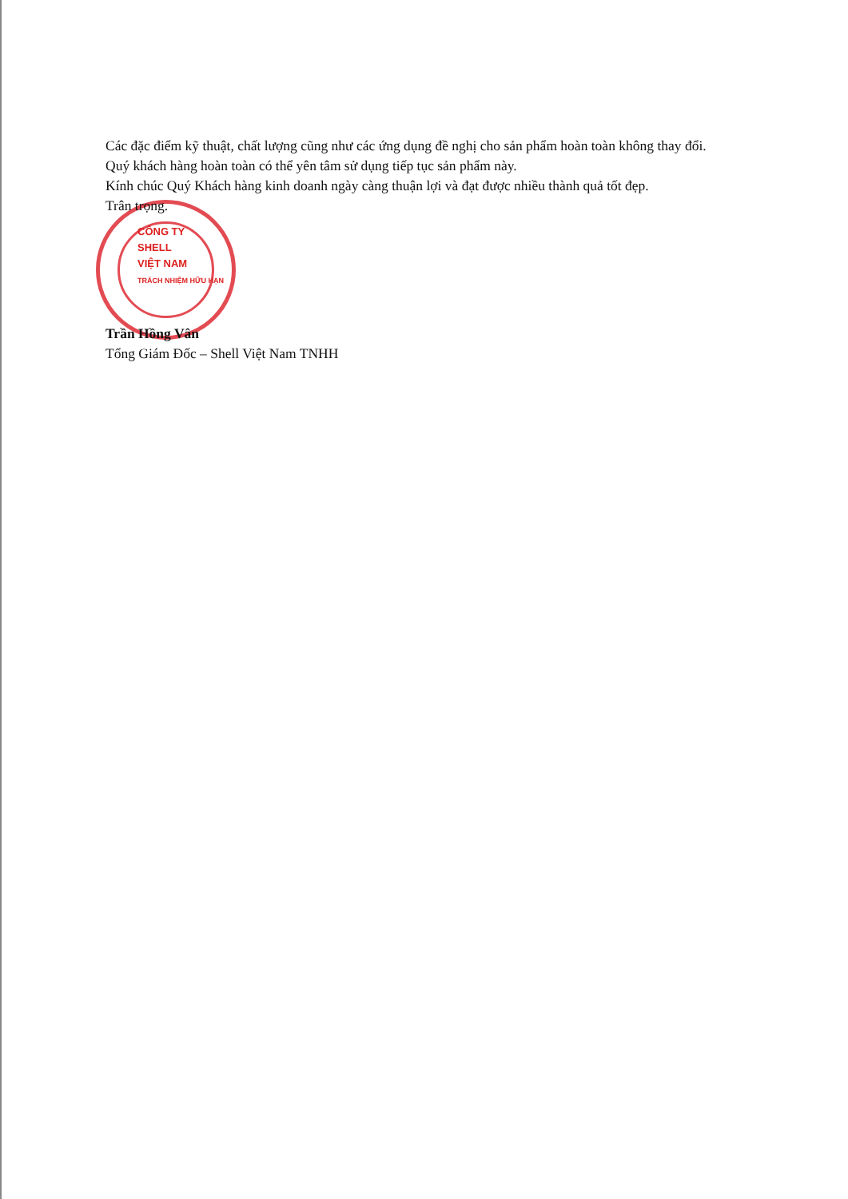Các đặc điểm kỹ thuật, chất lượng cũng như các ứng dụng đề nghị cho sản phẩm hoàn toàn không thay đổi.
Quý khách hàng hoàn toàn có thể yên tâm sử dụng tiếp tục sản phẩm này.
Kính chúc Quý Khách hàng kinh doanh ngày càng thuận lợi và đạt được nhiều thành quả tốt đẹp.
Trân trọng.
CÔNG TY
SHELL
VIỆT NAM
TRÁCH NHIỆM HỮU HẠN
Trần Hồng Vân
Tổng Giám Đốc – Shell Việt Nam TNHH